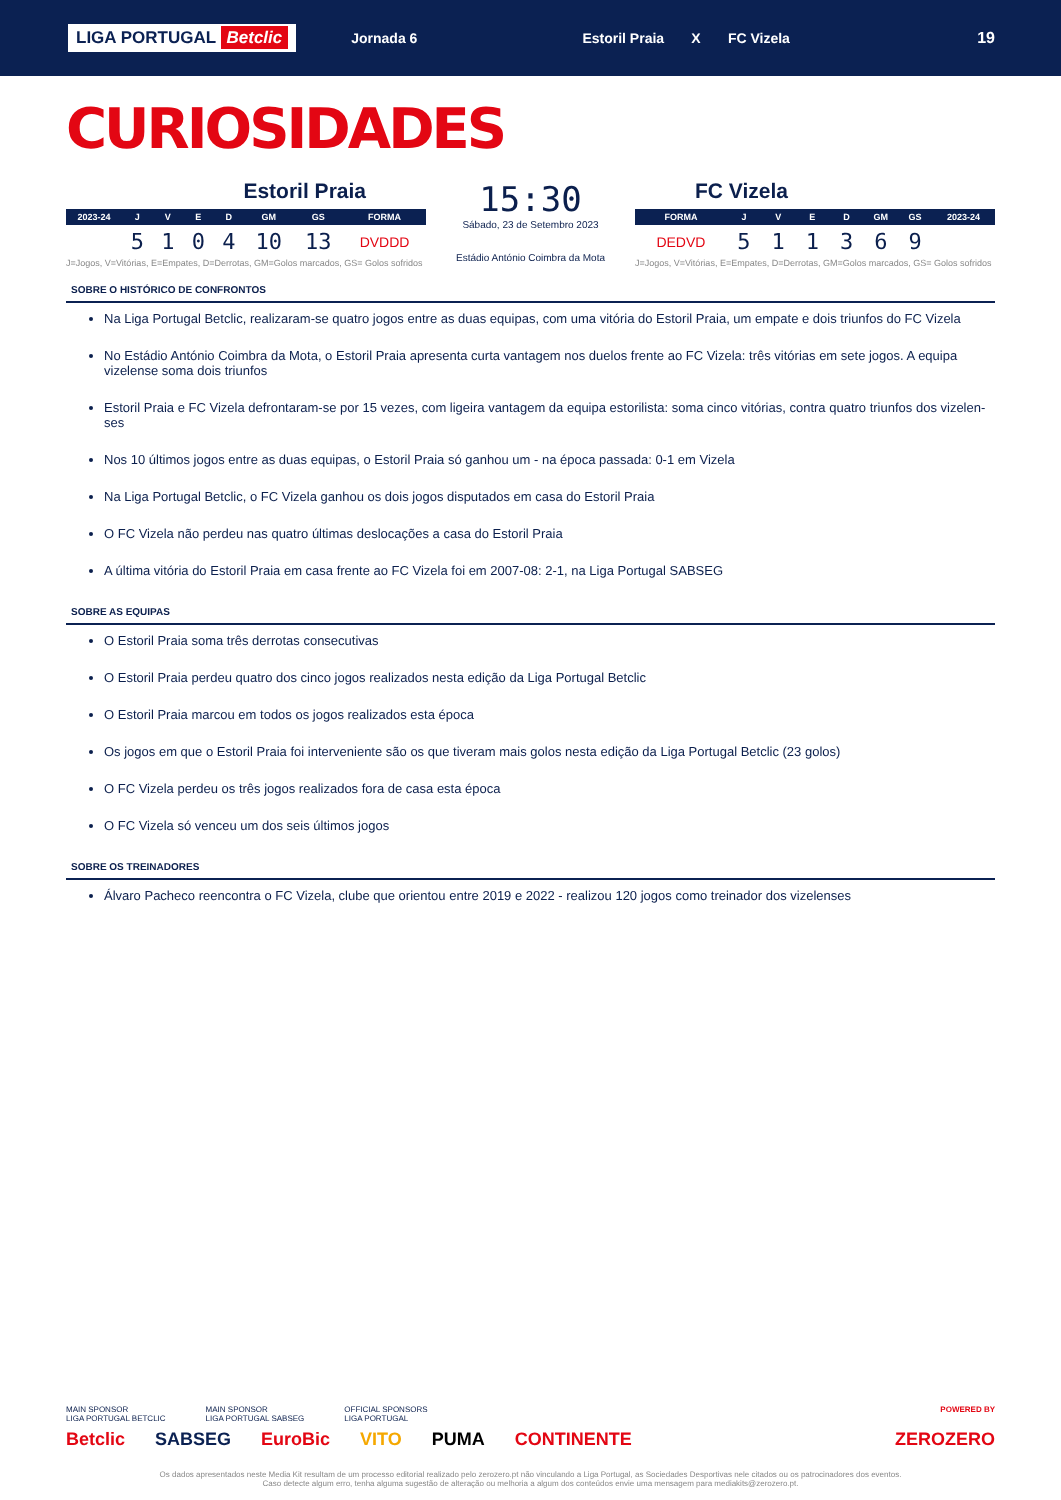LIGA PORTUGAL Betclic
Jornada 6
Estoril Praia X FC Vizela
19
CURIOSIDADES
Estoril Praia
| 2023-24 | J | V | E | D | GM | GS | FORMA |
| --- | --- | --- | --- | --- | --- | --- | --- |
| | 5 | 1 | 0 | 4 | 10 | 13 | DVDDD |
J=Jogos, V=Vitórias, E=Empates, D=Derrotas, GM=Golos marcados, GS= Golos sofridos
15:30
Sábado, 23 de Setembro 2023
Estádio António Coimbra da Mota
FC Vizela
| FORMA | J | V | E | D | GM | GS | 2023-24 |
| --- | --- | --- | --- | --- | --- | --- | --- |
| DEDVD | 5 | 1 | 1 | 3 | 6 | 9 | |
J=Jogos, V=Vitórias, E=Empates, D=Derrotas, GM=Golos marcados, GS= Golos sofridos
SOBRE O HISTÓRICO DE CONFRONTOS
Na Liga Portugal Betclic, realizaram-se quatro jogos entre as duas equipas, com uma vitória do Estoril Praia, um empate e dois triunfos do FC Vizela
No Estádio António Coimbra da Mota, o Estoril Praia apresenta curta vantagem nos duelos frente ao FC Vizela: três vitórias em sete jogos. A equipa vizelense soma dois triunfos
Estoril Praia e FC Vizela defrontaram-se por 15 vezes, com ligeira vantagem da equipa estorilista: soma cinco vitórias, contra quatro triunfos dos vizelen-ses
Nos 10 últimos jogos entre as duas equipas, o Estoril Praia só ganhou um - na época passada: 0-1 em Vizela
Na Liga Portugal Betclic, o FC Vizela ganhou os dois jogos disputados em casa do Estoril Praia
O FC Vizela não perdeu nas quatro últimas deslocações a casa do Estoril Praia
A última vitória do Estoril Praia em casa frente ao FC Vizela foi em 2007-08: 2-1, na Liga Portugal SABSEG
SOBRE AS EQUIPAS
O Estoril Praia soma três derrotas consecutivas
O Estoril Praia perdeu quatro dos cinco jogos realizados nesta edição da Liga Portugal Betclic
O Estoril Praia marcou em todos os jogos realizados esta época
Os jogos em que o Estoril Praia foi interveniente são os que tiveram mais golos nesta edição da Liga Portugal Betclic (23 golos)
O FC Vizela perdeu os três jogos realizados fora de casa esta época
O FC Vizela só venceu um dos seis últimos jogos
SOBRE OS TREINADORES
Álvaro Pacheco reencontra o FC Vizela, clube que orientou entre 2019 e 2022 - realizou 120 jogos como treinador dos vizelenses
MAIN SPONSOR
LIGA PORTUGAL BETCLIC MAIN SPONSOR
LIGA PORTUGAL SABSEG OFFICIAL SPONSORS
LIGA PORTUGAL POWERED BY
Betclic SABSEG EuroBic VITO PUMA CONTINENTE ZEROZERO
Os dados apresentados neste Media Kit resultam de um processo editorial realizado pelo zerozero.pt não vinculando a Liga Portugal, as Sociedades Desportivas nele citados ou os patrocinadores dos eventos.
Caso detecte algum erro, tenha alguma sugestão de alteração ou melhoria a algum dos conteúdos envie uma mensagem para mediakits@zerozero.pt.